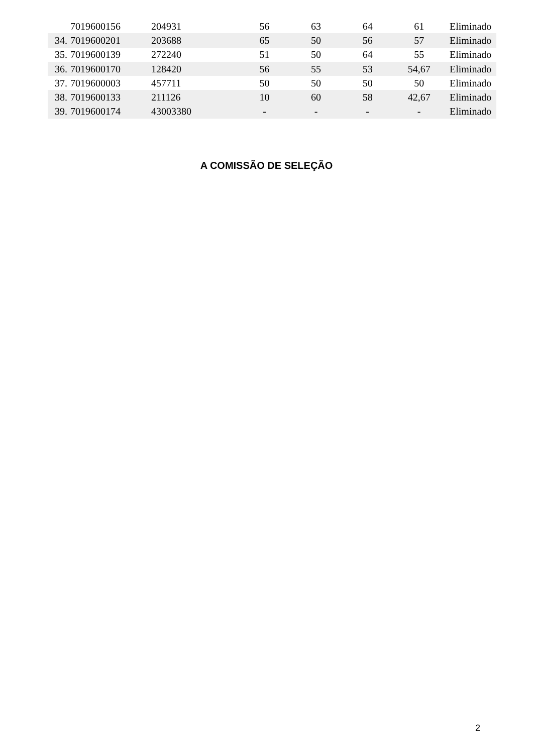| | 7019600156 | 204931 | 56 | 63 | 64 | 61 | Eliminado |
| 34. | 7019600201 | 203688 | 65 | 50 | 56 | 57 | Eliminado |
| 35. | 7019600139 | 272240 | 51 | 50 | 64 | 55 | Eliminado |
| 36. | 7019600170 | 128420 | 56 | 55 | 53 | 54,67 | Eliminado |
| 37. | 7019600003 | 457711 | 50 | 50 | 50 | 50 | Eliminado |
| 38. | 7019600133 | 211126 | 10 | 60 | 58 | 42,67 | Eliminado |
| 39. | 7019600174 | 43003380 | - | - | - | - | Eliminado |
A COMISSÃO DE SELEÇÃO
2